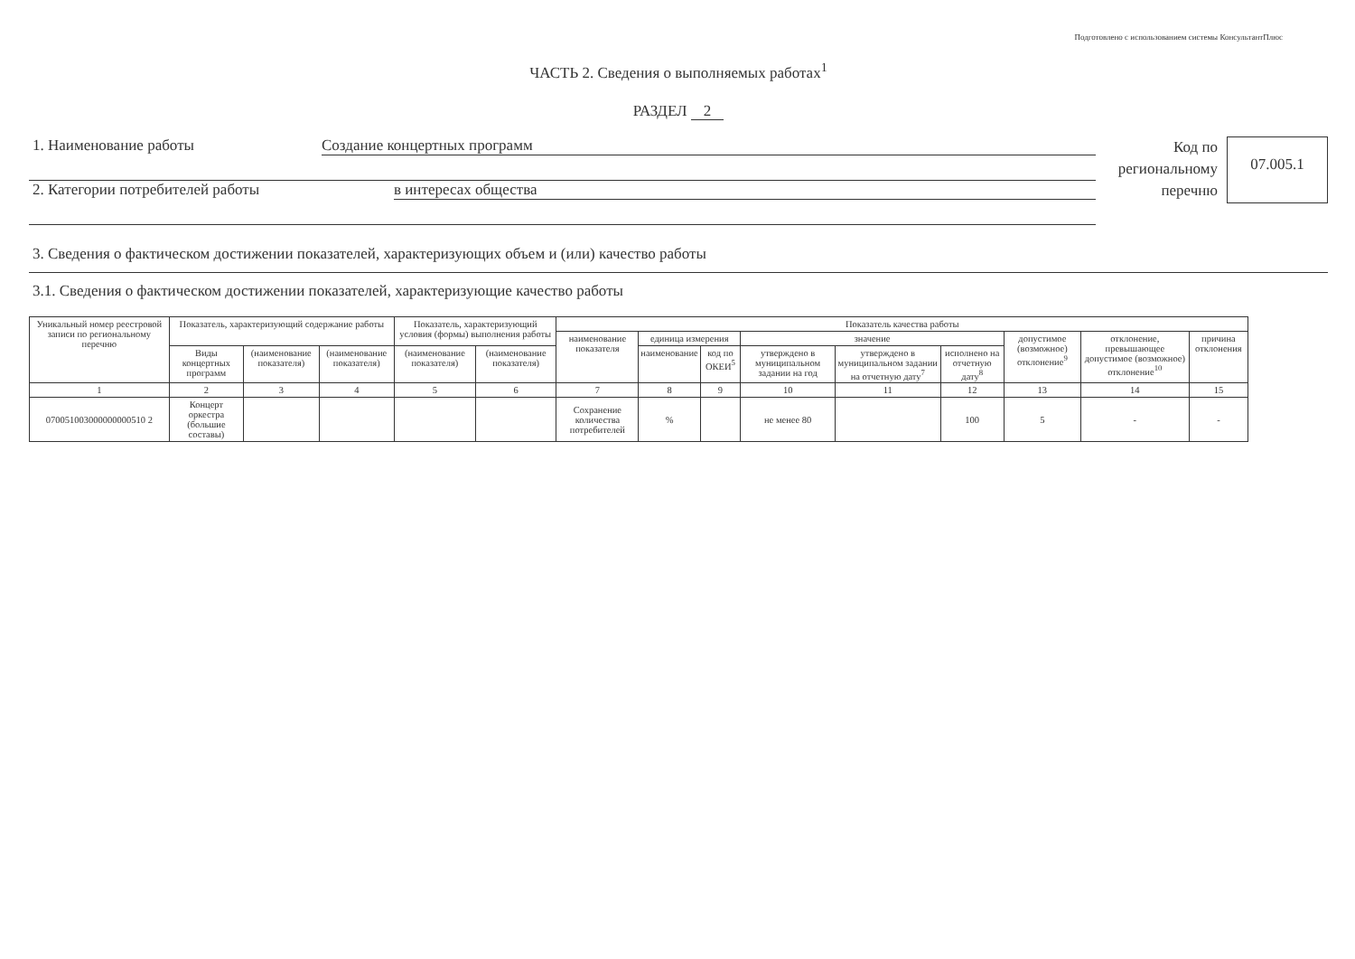Подготовлено с использованием системы КонсультантПлюс
ЧАСТЬ 2. Сведения о выполняемых работах<sup>1</sup>
РАЗДЕЛ 2
1. Наименование работы Создание концертных программ
2. Категории потребителей работы в интересах общества
Код по региональному перечню
07.005.1
3. Сведения о фактическом достижении показателей, характеризующих объем и (или) качество работы
3.1. Сведения о фактическом достижении показателей, характеризующие качество работы
| Уникальный номер реестровой записи по региональному перечню | Показатель, характеризующий содержание работы | | | Показатель, характеризующий условия (формы) выполнения работы | | Показатель качества работы | | | | | | | | |
| --- | --- | --- | --- | --- | --- | --- | --- | --- | --- | --- | --- | --- | --- | --- |
| | | | | | | наименование показателя | единица измерения | | значение | | | допустимое (возможное) отклонение<sup>9</sup> | отклонение, превышающее допустимое (возможное) отклонение<sup>10</sup> | причина отклонения |
| | Виды концертных программ | (наименование показателя) | (наименование показателя) | (наименование показателя) | (наименование показателя) | | наименование | код по ОКЕИ<sup>5</sup> | утверждено в муниципальном задании на год | утверждено в муниципальном задании на отчетную дату<sup>7</sup> | исполнено на отчетную дату<sup>8</sup> | | | |
| 1 | 2 | 3 | 4 | 5 | 6 | 7 | 8 | 9 | 10 | 11 | 12 | 13 | 14 | 15 |
| 070051003000000000510 2 | Концерт оркестра (большие составы) | | | | | Сохранение количества потребителей | % | | не менее 80 | | 100 | 5 | - | - |